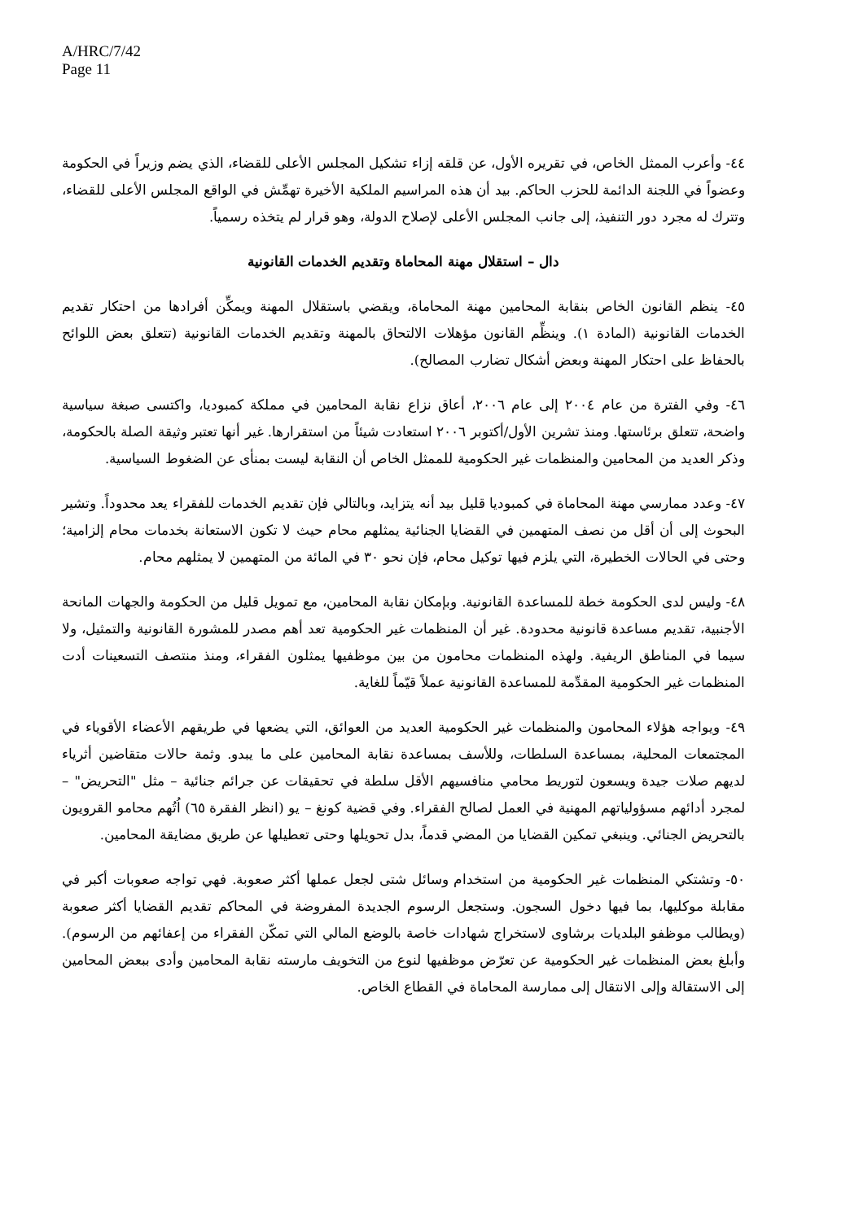A/HRC/7/42
Page 11
٤٤- وأعرب الممثل الخاص، في تقريره الأول، عن قلقه إزاء تشكيل المجلس الأعلى للقضاء، الذي يضم وزيراً في الحكومة وعضواً في اللجنة الدائمة للحزب الحاكم. بيد أن هذه المراسيم الملكية الأخيرة تهمِّش في الواقع المجلس الأعلى للقضاء، وتترك له مجرد دور التنفيذ، إلى جانب المجلس الأعلى لإصلاح الدولة، وهو قرار لم يتخذه رسمياً.
دال – استقلال مهنة المحاماة وتقديم الخدمات القانونية
٤٥- ينظم القانون الخاص بنقابة المحامين مهنة المحاماة، ويقضي باستقلال المهنة ويمكِّن أفرادها من احتكار تقديم الخدمات القانونية (المادة ١). وينظِّم القانون مؤهلات الالتحاق بالمهنة وتقديم الخدمات القانونية (تتعلق بعض اللوائح بالحفاظ على احتكار المهنة وبعض أشكال تضارب المصالح).
٤٦- وفي الفترة من عام ٢٠٠٤ إلى عام ٢٠٠٦، أعاق نزاع نقابة المحامين في مملكة كمبوديا، واكتسى صبغة سياسية واضحة، تتعلق برئاستها. ومنذ تشرين الأول/أكتوبر ٢٠٠٦ استعادت شيئاً من استقرارها. غير أنها تعتبر وثيقة الصلة بالحكومة، وذكر العديد من المحامين والمنظمات غير الحكومية للممثل الخاص أن النقابة ليست بمنأى عن الضغوط السياسية.
٤٧- وعدد ممارسي مهنة المحاماة في كمبوديا قليل بيد أنه يتزايد، وبالتالي فإن تقديم الخدمات للفقراء يعد محدوداً. وتشير البحوث إلى أن أقل من نصف المتهمين في القضايا الجنائية يمثلهم محام حيث لا تكون الاستعانة بخدمات محام إلزامية؛ وحتى في الحالات الخطيرة، التي يلزم فيها توكيل محام، فإن نحو ٣٠ في المائة من المتهمين لا يمثلهم محام.
٤٨- وليس لدى الحكومة خطة للمساعدة القانونية. وبإمكان نقابة المحامين، مع تمويل قليل من الحكومة والجهات المانحة الأجنبية، تقديم مساعدة قانونية محدودة. غير أن المنظمات غير الحكومية تعد أهم مصدر للمشورة القانونية والتمثيل، ولا سيما في المناطق الريفية. ولهذه المنظمات محامون من بين موظفيها يمثلون الفقراء، ومنذ منتصف التسعينات أدت المنظمات غير الحكومية المقدِّمة للمساعدة القانونية عملاً قيّماً للغاية.
٤٩- ويواجه هؤلاء المحامون والمنظمات غير الحكومية العديد من العوائق، التي يضعها في طريقهم الأعضاء الأقوياء في المجتمعات المحلية، بمساعدة السلطات، وللأسف بمساعدة نقابة المحامين على ما يبدو. وثمة حالات متقاضين أثرياء لديهم صلات جيدة ويسعون لتوريط محامي منافسيهم الأقل سلطة في تحقيقات عن جرائم جنائية – مثل "التحريض" – لمجرد أدائهم مسؤولياتهم المهنية في العمل لصالح الفقراء. وفي قضية كونغ – يو (انظر الفقرة ٦٥) اُتُهم محامو القرويون بالتحريض الجنائي. وينبغي تمكين القضايا من المضي قدماً، بدل تحويلها وحتى تعطيلها عن طريق مضايقة المحامين.
٥٠- وتشتكي المنظمات غير الحكومية من استخدام وسائل شتى لجعل عملها أكثر صعوبة. فهي تواجه صعوبات أكبر في مقابلة موكليها، بما فيها دخول السجون. وستجعل الرسوم الجديدة المفروضة في المحاكم تقديم القضايا أكثر صعوبة (ويطالب موظفو البلديات برشاوى لاستخراج شهادات خاصة بالوضع المالي التي تمكّن الفقراء من إعفائهم من الرسوم). وأبلغ بعض المنظمات غير الحكومية عن تعرّض موظفيها لنوع من التخويف مارسته نقابة المحامين وأدى ببعض المحامين إلى الاستقالة وإلى الانتقال إلى ممارسة المحاماة في القطاع الخاص.